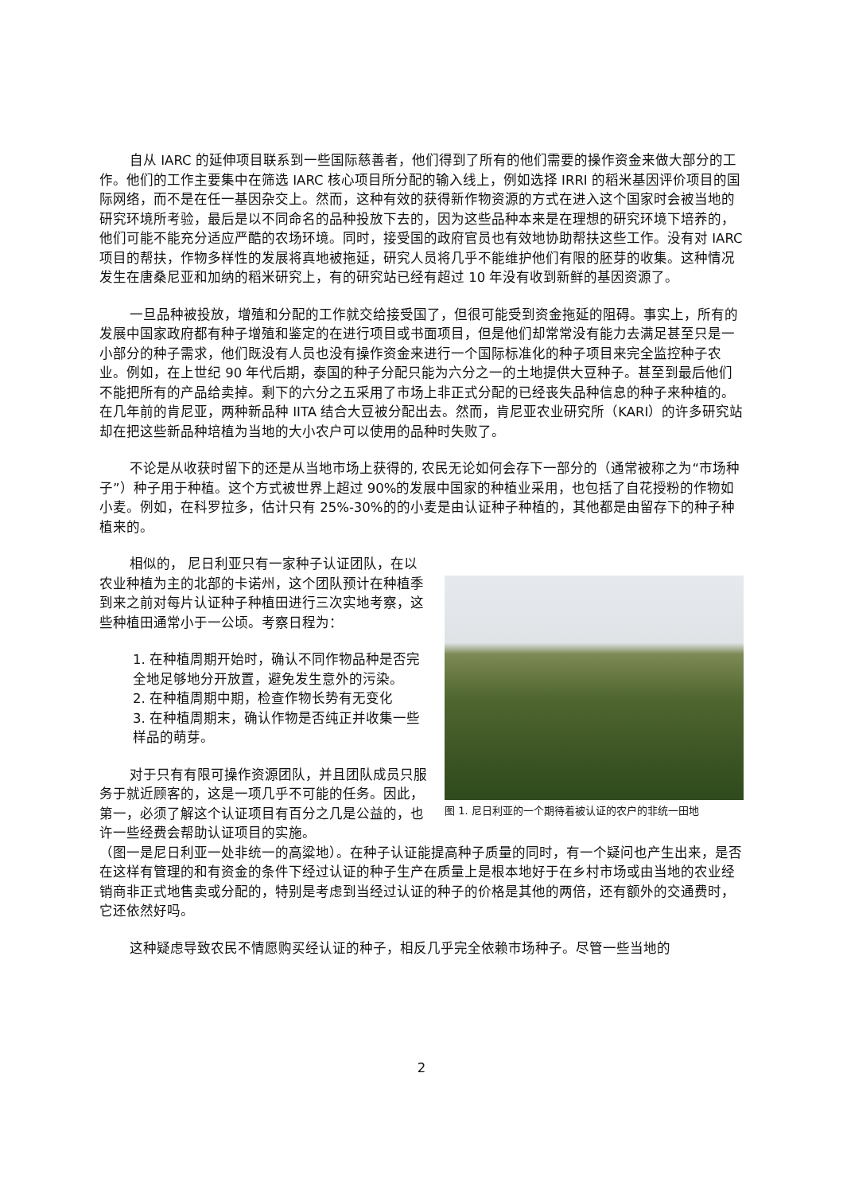自从 IARC 的延伸项目联系到一些国际慈善者，他们得到了所有的他们需要的操作资金来做大部分的工作。他们的工作主要集中在筛选 IARC 核心项目所分配的输入线上，例如选择 IRRI 的稻米基因评价项目的国际网络，而不是在任一基因杂交上。然而，这种有效的获得新作物资源的方式在进入这个国家时会被当地的研究环境所考验，最后是以不同命名的品种投放下去的，因为这些品种本来是在理想的研究环境下培养的，他们可能不能充分适应严酷的农场环境。同时，接受国的政府官员也有效地协助帮扶这些工作。没有对 IARC 项目的帮扶，作物多样性的发展将真地被拖延，研究人员将几乎不能维护他们有限的胚芽的收集。这种情况发生在唐桑尼亚和加纳的稻米研究上，有的研究站已经有超过 10 年没有收到新鲜的基因资源了。
一旦品种被投放，增殖和分配的工作就交给接受国了，但很可能受到资金拖延的阻碍。事实上，所有的发展中国家政府都有种子增殖和鉴定的在进行项目或书面项目，但是他们却常常没有能力去满足甚至只是一小部分的种子需求，他们既没有人员也没有操作资金来进行一个国际标准化的种子项目来完全监控种子农业。例如，在上世纪 90 年代后期，泰国的种子分配只能为六分之一的土地提供大豆种子。甚至到最后他们不能把所有的产品给卖掉。剩下的六分之五采用了市场上非正式分配的已经丧失品种信息的种子来种植的。 在几年前的肯尼亚，两种新品种 IITA 结合大豆被分配出去。然而，肯尼亚农业研究所（KARI）的许多研究站却在把这些新品种培植为当地的大小农户可以使用的品种时失败了。
不论是从收获时留下的还是从当地市场上获得的, 农民无论如何会存下一部分的（通常被称之为“市场种子”）种子用于种植。这个方式被世界上超过 90%的发展中国家的种植业采用，也包括了自花授粉的作物如小麦。例如，在科罗拉多，估计只有 25%-30%的的小麦是由认证种子种植的，其他都是由留存下的种子种植来的。
相似的， 尼日利亚只有一家种子认证团队，在以农业种植为主的北部的卡诺州，这个团队预计在种植季到来之前对每片认证种子种植田进行三次实地考察，这些种植田通常小于一公顷。考察日程为：
1. 在种植周期开始时，确认不同作物品种是否完全地足够地分开放置，避免发生意外的污染。
2. 在种植周期中期，检查作物长势有无变化
3. 在种植周期末，确认作物是否纯正并收集一些样品的萌芽。
对于只有有限可操作资源团队，并且团队成员只服务于就近顾客的，这是一项几乎不可能的任务。因此，第一，必须了解这个认证项目有百分之几是公益的，也许一些经费会帮助认证项目的实施。
图 1. 尼日利亚的一个期待着被认证的农户的非统一田地
（图一是尼日利亚一处非统一的高粱地）。在种子认证能提高种子质量的同时，有一个疑问也产生出来，是否在这样有管理的和有资金的条件下经过认证的种子生产在质量上是根本地好于在乡村市场或由当地的农业经销商非正式地售卖或分配的，特别是考虑到当经过认证的种子的价格是其他的两倍，还有额外的交通费时，它还依然好吗。
这种疑虑导致农民不情愿购买经认证的种子，相反几乎完全依赖市场种子。尽管一些当地的
2